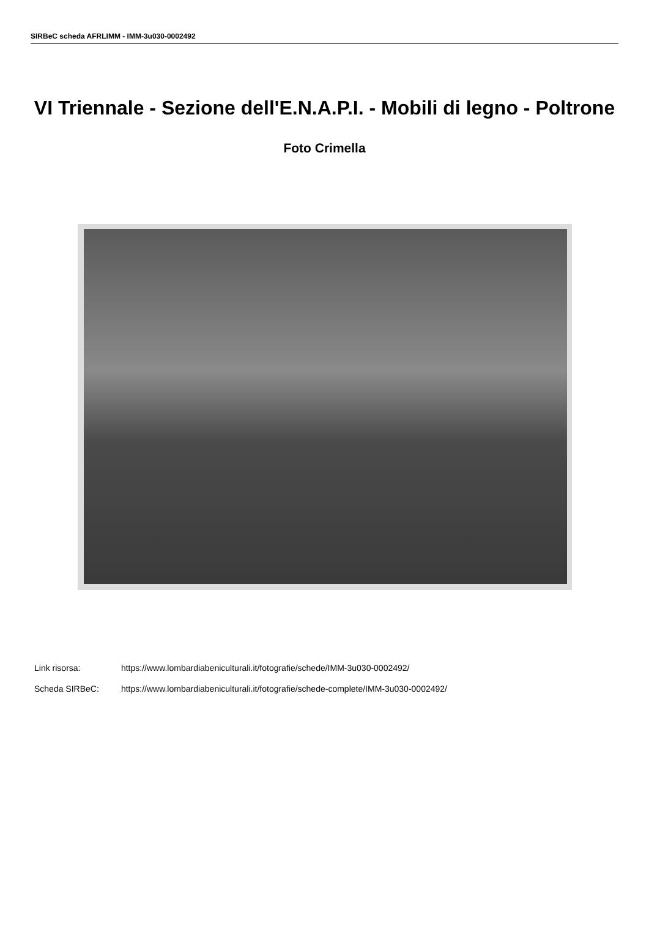SIRBeC scheda AFRLIMM - IMM-3u030-0002492
VI Triennale - Sezione dell'E.N.A.P.I. - Mobili di legno - Poltrone
Foto Crimella
Link risorsa: https://www.lombardiabeniculturali.it/fotografie/schede/IMM-3u030-0002492/
Scheda SIRBeC: https://www.lombardiabeniculturali.it/fotografie/schede-complete/IMM-3u030-0002492/